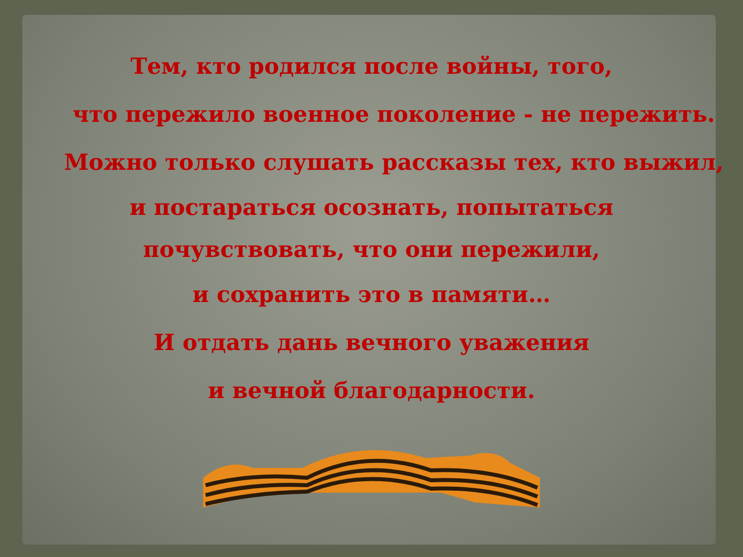Тем, кто родился после войны, того,
что пережило военное поколение - не пережить.
Можно только слушать рассказы тех, кто выжил,
и постараться осознать, попытаться
почувствовать, что они пережили,
и сохранить это в памяти…
И отдать дань вечного уважения
и вечной благодарности.